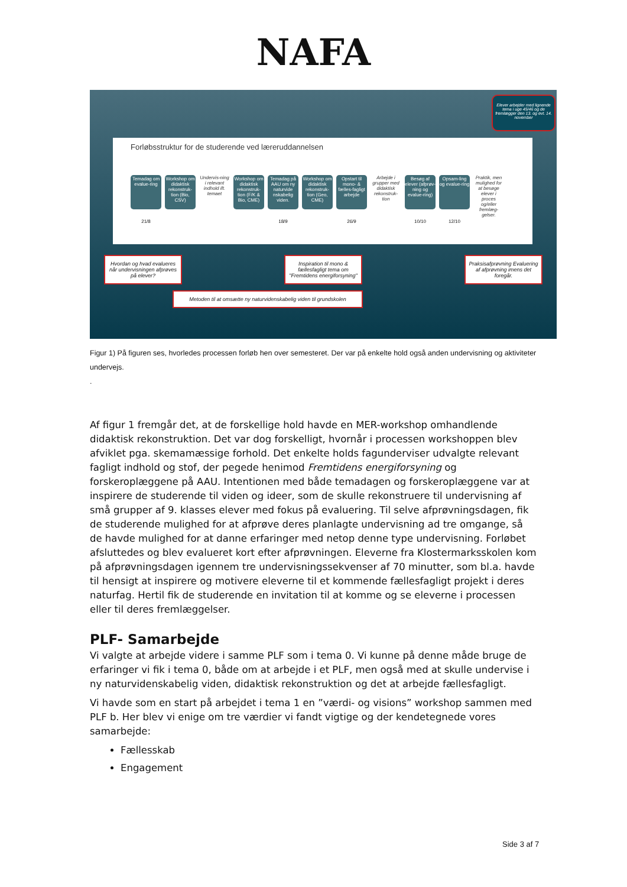NAFA
Elever arbejder med lignende tema i uge 45/46 og de fremlægger den 13. og evt. 14. november
Forløbsstruktur for de studerende ved læreruddannelsen
Temadag om evalue-ring
Workshop om didaktisk rekonstruk-tion (Bio, CSV)
Undervis-ning i relevant indhold ift. temaet
Workshop om didaktisk rekonstruk-tion (F/K & Bio, CME)
Temadag på AAU om ny naturvide nskabelig viden.
Workshop om didaktisk rekonstruk-tion (Geo, CME)
Opstart til mono- & fælles-fagligt arbejde
Arbejde i grupper med didaktisk rekonstruk-tion
Besøg af elever (afprøv-ning og evalue-ring)
Opsam-ling og evalue-ring
Praktik, men mulighed for at besøge elever i proces og/eller fremlæg-gelser.
21/8 18/9 26/9 10/10 12/10
Hvordan og hvad evalueres når undervisningen afprøves på elever?
Inspiration til mono & fællesfagligt tema om "Fremtidens energiforsyning"
Praksisafprøvning Evaluering af afprøvning imens det foregår.
Metoden til at omsætte ny naturvidenskabelig viden til grundskolen
Figur 1) På figuren ses, hvorledes processen forløb hen over semesteret. Der var på enkelte hold også anden undervisning og aktiviteter undervejs.
.
Af figur 1 fremgår det, at de forskellige hold havde en MER-workshop omhandlende didaktisk rekonstruktion. Det var dog forskelligt, hvornår i processen workshoppen blev afviklet pga. skemamæssige forhold. Det enkelte holds fagunderviser udvalgte relevant fagligt indhold og stof, der pegede henimod Fremtidens energiforsyning og forskeroplæggene på AAU. Intentionen med både temadagen og forskeroplæggene var at inspirere de studerende til viden og ideer, som de skulle rekonstruere til undervisning af små grupper af 9. klasses elever med fokus på evaluering. Til selve afprøvningsdagen, fik de studerende mulighed for at afprøve deres planlagte undervisning ad tre omgange, så de havde mulighed for at danne erfaringer med netop denne type undervisning. Forløbet afsluttedes og blev evalueret kort efter afprøvningen. Eleverne fra Klostermarksskolen kom på afprøvningsdagen igennem tre undervisningssekvenser af 70 minutter, som bl.a. havde til hensigt at inspirere og motivere eleverne til et kommende fællesfagligt projekt i deres naturfag. Hertil fik de studerende en invitation til at komme og se eleverne i processen eller til deres fremlæggelser.
PLF- Samarbejde
Vi valgte at arbejde videre i samme PLF som i tema 0. Vi kunne på denne måde bruge de erfaringer vi fik i tema 0, både om at arbejde i et PLF, men også med at skulle undervise i ny naturvidenskabelig viden, didaktisk rekonstruktion og det at arbejde fællesfagligt.
Vi havde som en start på arbejdet i tema 1 en ”værdi- og visions” workshop sammen med PLF b. Her blev vi enige om tre værdier vi fandt vigtige og der kendetegnede vores samarbejde:
Fællesskab
Engagement
Side 3 af 7